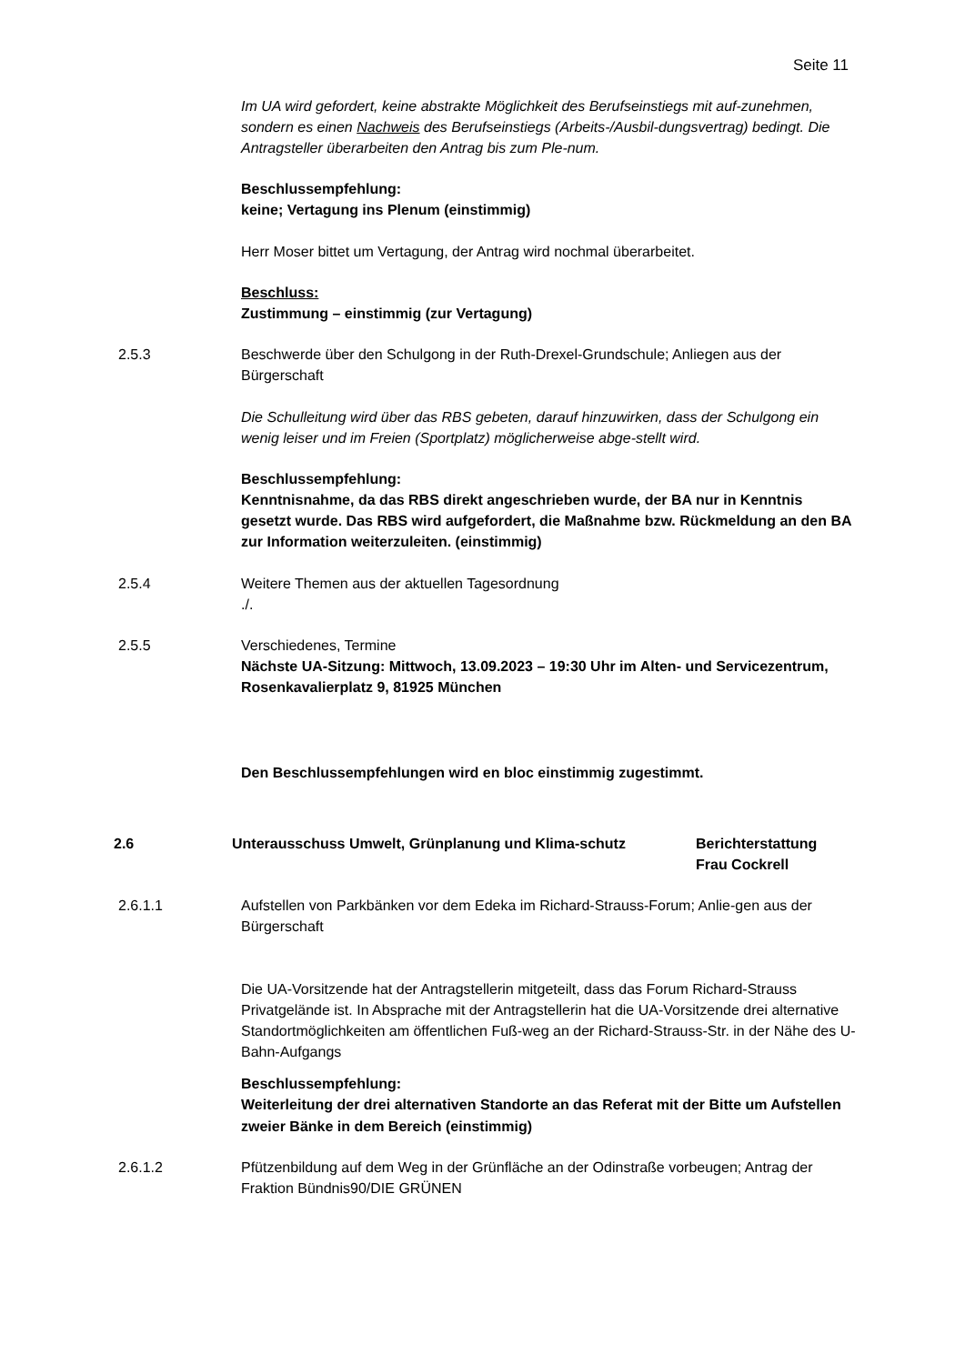Seite 11
Im UA wird gefordert, keine abstrakte Möglichkeit des Berufseinstiegs mit auf-zunehmen, sondern es einen Nachweis des Berufseinstiegs (Arbeits-/Ausbil-dungsvertrag) bedingt. Die Antragsteller überarbeiten den Antrag bis zum Ple-num.
Beschlussempfehlung:
keine; Vertagung ins Plenum (einstimmig)
Herr Moser bittet um Vertagung, der Antrag wird nochmal überarbeitet.
Beschluss:
Zustimmung – einstimmig (zur Vertagung)
2.5.3 Beschwerde über den Schulgong in der Ruth-Drexel-Grundschule; Anliegen aus der Bürgerschaft
Die Schulleitung wird über das RBS gebeten, darauf hinzuwirken, dass der Schulgong ein wenig leiser und im Freien (Sportplatz) möglicherweise abge-stellt wird.
Beschlussempfehlung:
Kenntnisnahme, da das RBS direkt angeschrieben wurde, der BA nur in Kenntnis gesetzt wurde. Das RBS wird aufgefordert, die Maßnahme bzw. Rückmeldung an den BA zur Information weiterzuleiten. (einstimmig)
2.5.4 Weitere Themen aus der aktuellen Tagesordnung
./.
2.5.5 Verschiedenes, Termine
Nächste UA-Sitzung: Mittwoch, 13.09.2023 – 19:30 Uhr im Alten- und Servicezentrum, Rosenkavalierplatz 9, 81925 München
Den Beschlussempfehlungen wird en bloc einstimmig zugestimmt.
2.6 Unterausschuss Umwelt, Grünplanung und Klima-schutz Berichterstattung
Frau Cockrell
2.6.1.1 Aufstellen von Parkbänken vor dem Edeka im Richard-Strauss-Forum; Anlie-gen aus der Bürgerschaft
Die UA-Vorsitzende hat der Antragstellerin mitgeteilt, dass das Forum Richard-Strauss Privatgelände ist. In Absprache mit der Antragstellerin hat die UA-Vorsitzende drei alternative Standortmöglichkeiten am öffentlichen Fuß-weg an der Richard-Strauss-Str. in der Nähe des U-Bahn-Aufgangs
Beschlussempfehlung:
Weiterleitung der drei alternativen Standorte an das Referat mit der Bitte um Aufstellen zweier Bänke in dem Bereich (einstimmig)
2.6.1.2 Pfützenbildung auf dem Weg in der Grünfläche an der Odinstraße vorbeugen; Antrag der Fraktion Bündnis90/DIE GRÜNEN